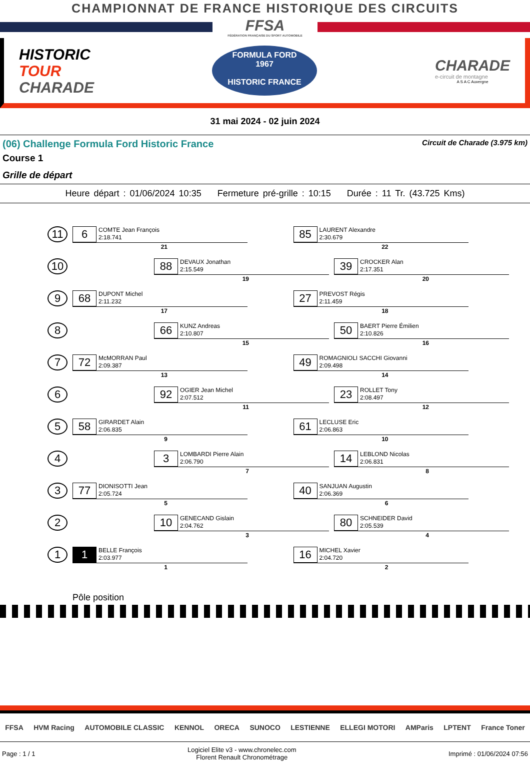CHAMPIONNAT DE FRANCE HISTORIQUE DES CIRCUITS
FFSA
FÉDÉRATION FRANÇAISE DU SPORT AUTOMOBILE
HISTORIC
TOUR
CHARADE
FORMULA FORD
1967
HISTORIC FRANCE
CHARADE
e-circuit de montagne
A S A C Auvergne
31 mai 2024 - 02 juin 2024
(06) Challenge Formula Ford Historic France Circuit de Charade (3.975 km)
Course 1
Grille de départ
Heure départ : 01/06/2024 10:35 Fermeture pré-grille : 10:15 Durée : 11 Tr. (43.725 Kms)
| 11 | 6 COMTE Jean François 2:18.741 21 | 85 LAURENT Alexandre 2:30.679 22 | |
| 10 | 88 DEVAUX Jonathan 2:15.549 19 39 CROCKER Alan 2:17.351 20 | | |
| 9 | 68 DUPONT Michel 2:11.232 17 | 27 PREVOST Régis 2:11.459 18 | |
| 8 | 66 KUNZ Andreas 2:10.807 15 50 BAERT Pierre Émilien 2:10.826 16 | | |
| 7 | 72 McMORRAN Paul 2:09.387 13 | 49 ROMAGNIOLI SACCHI Giovanni 2:09.498 14 | |
| 6 | 92 OGIER Jean Michel 2:07.512 11 23 ROLLET Tony 2:08.497 12 | | |
| 5 | 58 GIRARDET Alain 2:06.835 9 | 61 LECLUSE Eric 2:06.863 10 | |
| 4 | 3 LOMBARDI Pierre Alain 2:06.790 7 14 LEBLOND Nicolas 2:06.831 8 | | |
| 3 | 77 DIONISOTTI Jean 2:05.724 5 | 40 SANJUAN Augustin 2:06.369 6 | |
| 2 | 10 GENECAND Gislain 2:04.762 3 80 SCHNEIDER David 2:05.539 4 | | |
| 1 | 1 BELLE François 2:03.977 1 | 16 MICHEL Xavier 2:04.720 2 | |
| | Pôle position | | |
FFSA HVM Racing AUTOMOBILE CLASSIC KENNOL ORECA SUNOCO LESTIENNE ELLEGI MOTORI AMParis LPTENT France Toner
Page : 1 / 1 Logiciel Elite v3 - www.chronelec.com
Florent Renault Chronométrage Imprimé : 01/06/2024 07:56